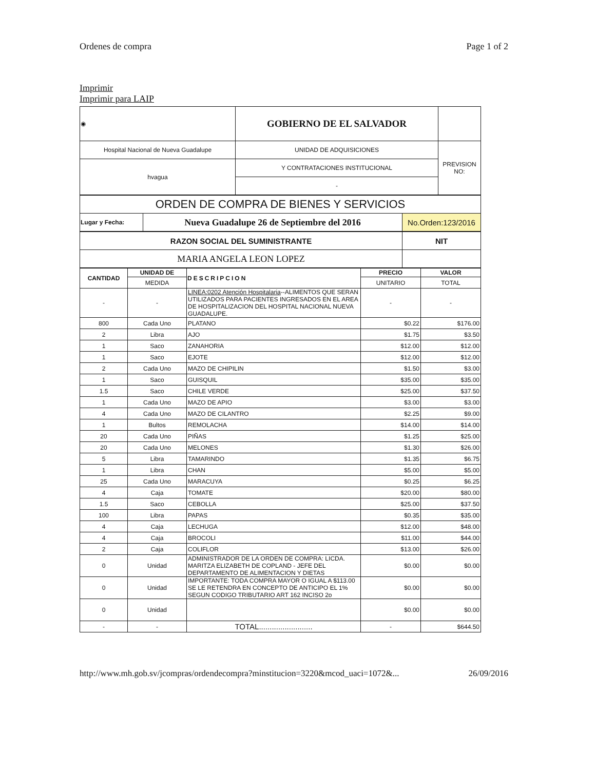Ordenes de compra Page 1 of 2
Imprimir
Imprimir para LAIP
| ◉ | GOBIERNO DE EL SALVADOR | |
| Hospital Nacional de Nueva Guadalupe | UNIDAD DE ADQUISICIONES | PREVISION NO: |
| hvagua | Y CONTRATACIONES INSTITUCIONAL | |
| | - | |
| ORDEN DE COMPRA DE BIENES Y SERVICIOS | | |
| Lugar y Fecha: | Nueva Guadalupe 26 de Septiembre del 2016 | No.Orden:123/2016 |
| RAZON SOCIAL DEL SUMINISTRANTE | NIT |
| MARIA ANGELA LEON LOPEZ | |
| CANTIDAD | UNIDAD DE | DESCRIPCION | PRECIO | VALOR |
| --- | --- | --- | --- | --- |
| | MEDIDA | | UNITARIO | TOTAL |
| - | - | LINEA:0202 Atención Hospitalaria --ALIMENTOS QUE SERAN UTILIZADOS PARA PACIENTES INGRESADOS EN EL AREA DE HOSPITALIZACION DEL HOSPITAL NACIONAL NUEVA GUADALUPE. | - | - |
| 800 | Cada Uno | PLATANO | $0.22 | $176.00 |
| 2 | Libra | AJO | $1.75 | $3.50 |
| 1 | Saco | ZANAHORIA | $12.00 | $12.00 |
| 1 | Saco | EJOTE | $12.00 | $12.00 |
| 2 | Cada Uno | MAZO DE CHIPILIN | $1.50 | $3.00 |
| 1 | Saco | GUISQUIL | $35.00 | $35.00 |
| 1.5 | Saco | CHILE VERDE | $25.00 | $37.50 |
| 1 | Cada Uno | MAZO DE APIO | $3.00 | $3.00 |
| 4 | Cada Uno | MAZO DE CILANTRO | $2.25 | $9.00 |
| 1 | Bultos | REMOLACHA | $14.00 | $14.00 |
| 20 | Cada Uno | PIÑAS | $1.25 | $25.00 |
| 20 | Cada Uno | MELONES | $1.30 | $26.00 |
| 5 | Libra | TAMARINDO | $1.35 | $6.75 |
| 1 | Libra | CHAN | $5.00 | $5.00 |
| 25 | Cada Uno | MARACUYA | $0.25 | $6.25 |
| 4 | Caja | TOMATE | $20.00 | $80.00 |
| 1.5 | Saco | CEBOLLA | $25.00 | $37.50 |
| 100 | Libra | PAPAS | $0.35 | $35.00 |
| 4 | Caja | LECHUGA | $12.00 | $48.00 |
| 4 | Caja | BROCOLI | $11.00 | $44.00 |
| 2 | Caja | COLIFLOR | $13.00 | $26.00 |
| 0 | Unidad | ADMINISTRADOR DE LA ORDEN DE COMPRA: LICDA. MARITZA ELIZABETH DE COPLAND - JEFE DEL DEPARTAMENTO DE ALIMENTACION Y DIETAS | $0.00 | $0.00 |
| 0 | Unidad | IMPORTANTE: TODA COMPRA MAYOR O IGUAL A $113.00 SE LE RETENDRA EN CONCEPTO DE ANTICIPO EL 1% SEGUN CODIGO TRIBUTARIO ART 162 INCISO 2o | $0.00 | $0.00 |
| 0 | Unidad | | $0.00 | $0.00 |
| - | - | TOTAL......................... | - | $644.50 |
http://www.mh.gob.sv/jcompras/ordendecompra?minstitucion=3220&mcod_uaci=1072&... 26/09/2016